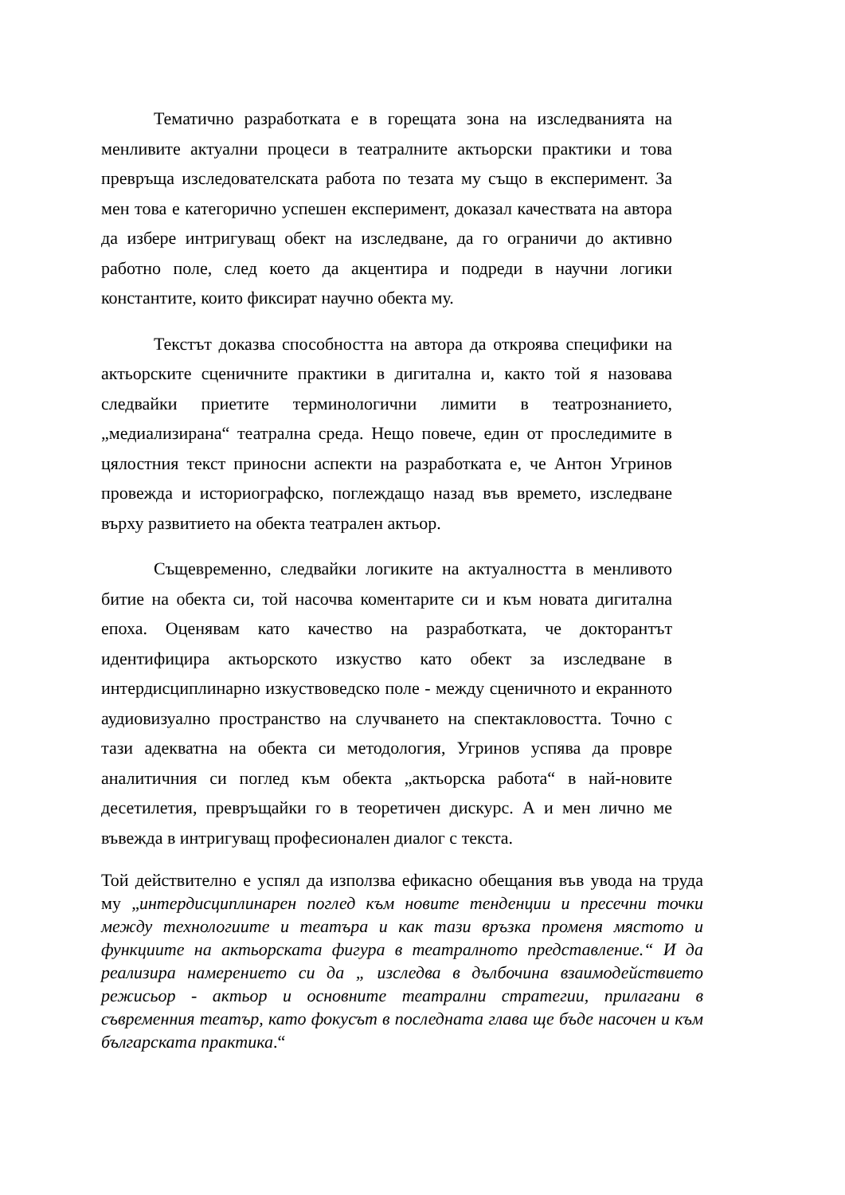Тематично разработката е в горещата зона на изследванията на менливите актуални процеси в театралните актьорски практики и това превръща изследователската работа по тезата му също в експеримент. За мен това е категорично успешен експеримент, доказал качествата на автора да избере интригуващ обект на изследване, да го ограничи до активно работно поле, след което да акцентира и подреди в научни логики константите, които фиксират научно обекта му.
Текстът доказва способността на автора да откроява специфики на актьорските сценичните практики в дигитална и, както той я назовава следвайки приетите терминологични лимити в театрознанието, „медиализирана“ театрална среда. Нещо повече, един от проследимите в цялостния текст приносни аспекти на разработката е, че Антон Угринов провежда и историографско, поглеждащо назад във времето, изследване върху развитието на обекта театрален актьор.
Същевременно, следвайки логиките на актуалността в менливото битие на обекта си, той насочва коментарите си и към новата дигитална епоха. Оценявам като качество на разработката, че докторантът идентифицира актьорското изкуство като обект за изследване в интердисциплинарно изкуствоведско поле - между сценичното и екранното аудиовизуално пространство на случването на спектакловостта. Точно с тази адекватна на обекта си методология, Угринов успява да провре аналитичния си поглед към обекта „актьорска работа“ в най-новите десетилетия, превръщайки го в теоретичен дискурс. А и мен лично ме въвежда в интригуващ професионален диалог с текста.
Той действително е успял да използва ефикасно обещания във увода на труда му „интердисциплинарен поглед към новите тенденции и пресечни точки между технологиите и театъра и как тази връзка променя мястото и функциите на актьорската фигура в театралното представление.“ И да реализира намерението си да „ изследва в дълбочина взаимодействието режисьор - актьор и основните театрални стратегии, прилагани в съвременния театър, като фокусът в последната глава ще бъде насочен и към българската практика.“